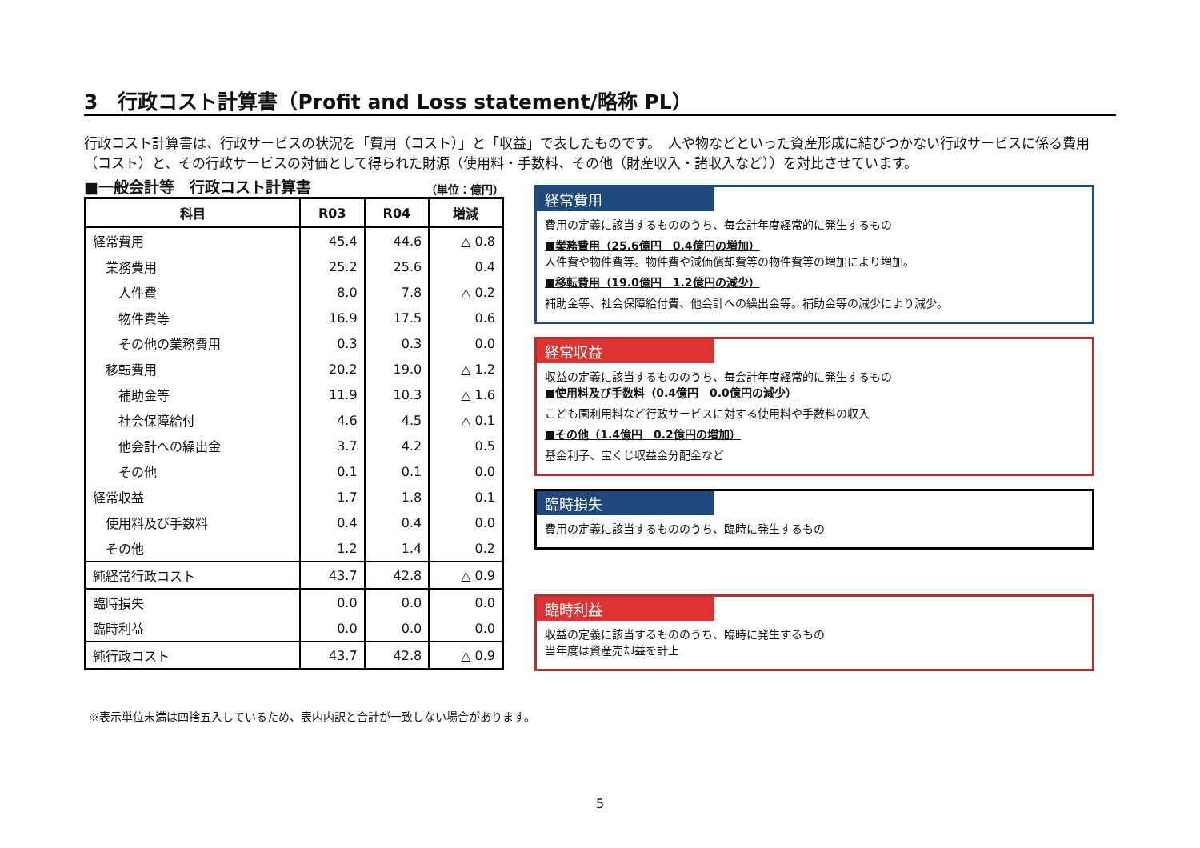3　行政コスト計算書（Profit and Loss statement/略称 PL）
行政コスト計算書は、行政サービスの状況を「費用（コスト）」と「収益」で表したものです。　人や物などといった資産形成に結びつかない行政サービスに係る費用（コスト）と、その行政サービスの対価として得られた財源（使用料・手数料、その他（財産収入・諸収入など））を対比させています。
■一般会計等　行政コスト計算書 （単位：億円）
| 科目 | R03 | R04 | 増減 |
| --- | --- | --- | --- |
| 経常費用 | 45.4 | 44.6 | △ 0.8 |
| 業務費用 | 25.2 | 25.6 | 0.4 |
| 人件費 | 8.0 | 7.8 | △ 0.2 |
| 物件費等 | 16.9 | 17.5 | 0.6 |
| その他の業務費用 | 0.3 | 0.3 | 0.0 |
| 移転費用 | 20.2 | 19.0 | △ 1.2 |
| 補助金等 | 11.9 | 10.3 | △ 1.6 |
| 社会保障給付 | 4.6 | 4.5 | △ 0.1 |
| 他会計への繰出金 | 3.7 | 4.2 | 0.5 |
| その他 | 0.1 | 0.1 | 0.0 |
| 経常収益 | 1.7 | 1.8 | 0.1 |
| 使用料及び手数料 | 0.4 | 0.4 | 0.0 |
| その他 | 1.2 | 1.4 | 0.2 |
| 純経常行政コスト | 43.7 | 42.8 | △ 0.9 |
| 臨時損失 | 0.0 | 0.0 | 0.0 |
| 臨時利益 | 0.0 | 0.0 | 0.0 |
| 純行政コスト | 43.7 | 42.8 | △ 0.9 |
経常費用
費用の定義に該当するもののうち、毎会計年度経常的に発生するもの
■業務費用（25.6億円　0.4億円の増加）
人件費や物件費等。物件費や減価償却費等の物件費等の増加により増加。
■移転費用（19.0億円　1.2億円の減少）
補助金等、社会保障給付費、他会計への繰出金等。補助金等の減少により減少。
経常収益
収益の定義に該当するもののうち、毎会計年度経常的に発生するもの
■使用料及び手数料（0.4億円　0.0億円の減少）
こども園利用料など行政サービスに対する使用料や手数料の収入
■その他（1.4億円　0.2億円の増加）
基金利子、宝くじ収益金分配金など
臨時損失
費用の定義に該当するもののうち、臨時に発生するもの
臨時利益
収益の定義に該当するもののうち、臨時に発生するもの
当年度は資産売却益を計上
※表示単位未満は四捨五入しているため、表内内訳と合計が一致しない場合があります。
5